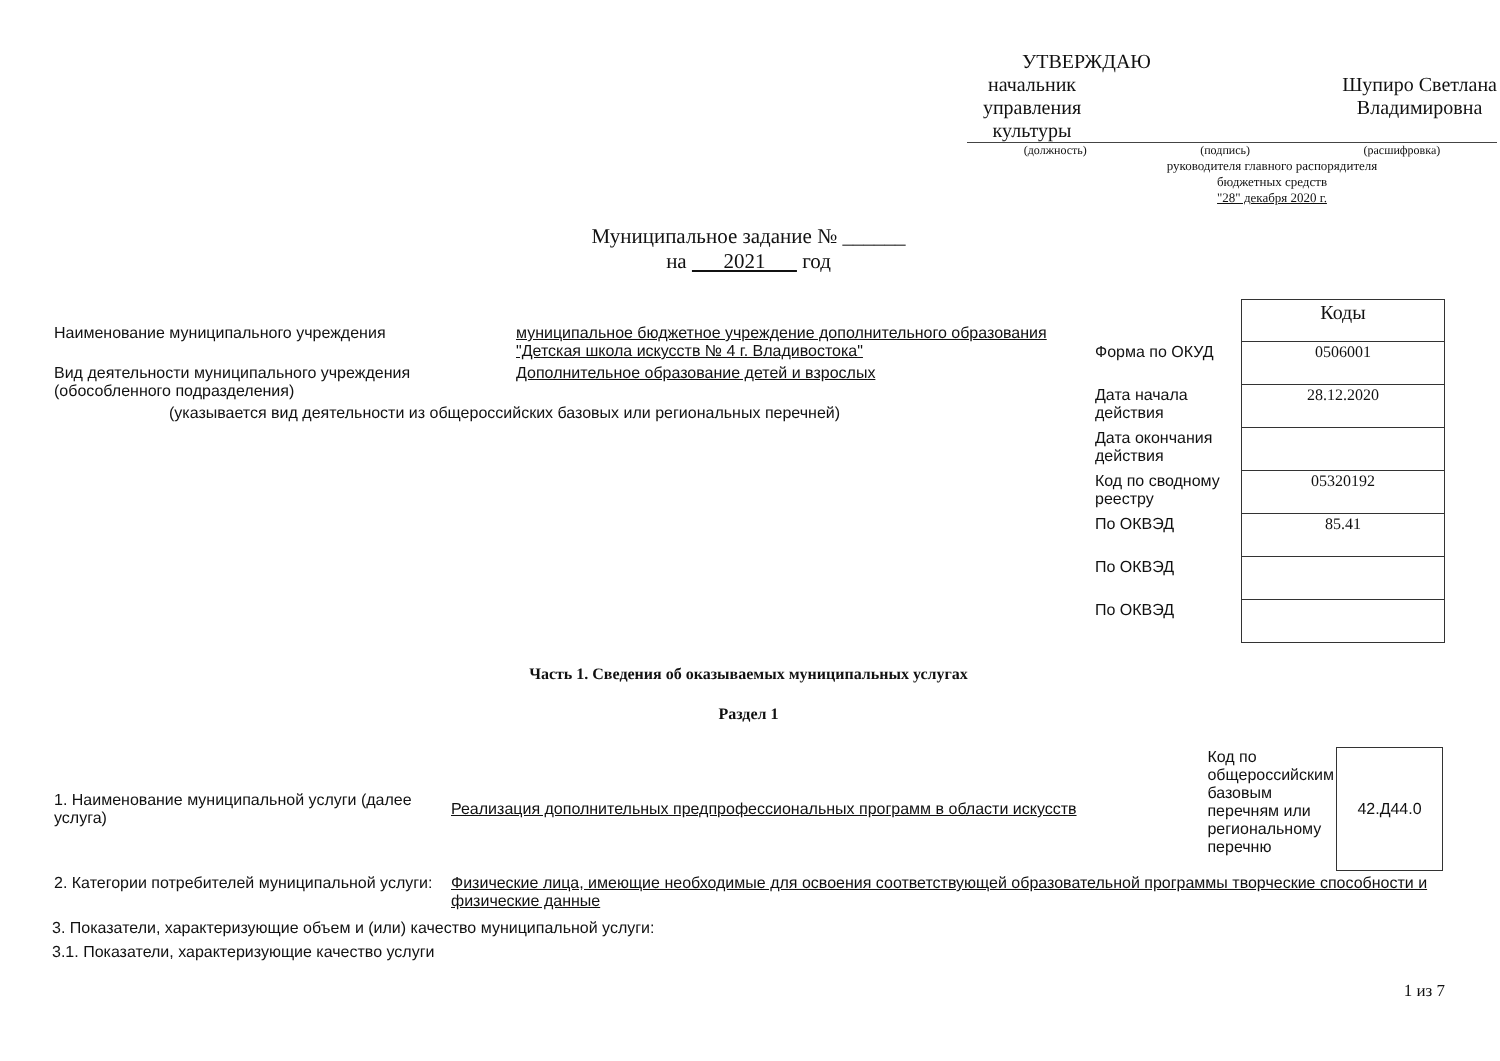УТВЕРЖДАЮ
начальник управления культуры
Шупиро Светлана
Владимировна
(должность) (подпись) (расшифровка)
руководителя главного распорядителя
бюджетных средств
"28" декабря 2020 г.
Муниципальное задание № ______
на 2021 год
| Наименование муниципального учреждения | муниципальное бюджетное учреждение дополнительного образования "Детская школа искусств № 4 г. Владивостока" |
| Вид деятельности муниципального учреждения (обособленного подразделения) | Дополнительное образование детей и взрослых |
| (указывается вид деятельности из общероссийских базовых или региональных перечней) | |
| | Коды |
| Форма по ОКУД | 0506001 |
| Дата начала действия | 28.12.2020 |
| Дата окончания действия | |
| Код по сводному реестру | 05320192 |
| По ОКВЭД | 85.41 |
| По ОКВЭД | |
| По ОКВЭД | |
Часть 1. Сведения об оказываемых муниципальных услугах
Раздел 1
| 1. Наименование муниципальной услуги (далее услуга) | Реализация дополнительных предпрофессиональных программ в области искусств | Код по общероссийским базовым перечням или региональному перечню | 42.Д44.0 |
| 2. Категории потребителей муниципальной услуги: | Физические лица, имеющие необходимые для освоения соответствующей образовательной программы творческие способности и физические данные | | |
3. Показатели, характеризующие объем и (или) качество муниципальной услуги:
3.1. Показатели, характеризующие качество услуги
1 из 7